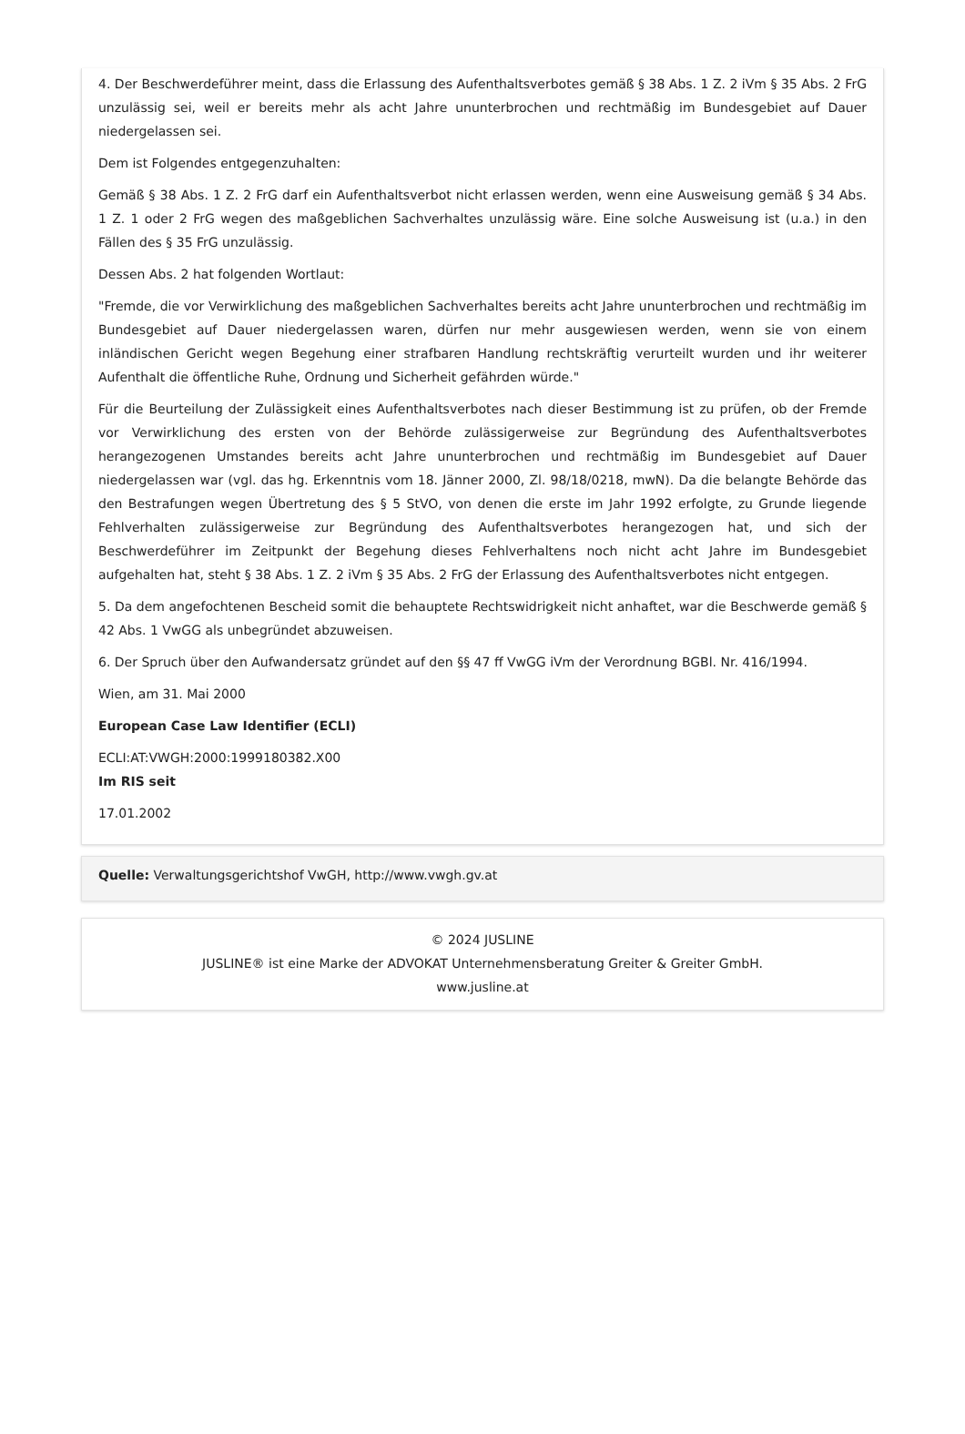4. Der Beschwerdeführer meint, dass die Erlassung des Aufenthaltsverbotes gemäß § 38 Abs. 1 Z. 2 iVm § 35 Abs. 2 FrG unzulässig sei, weil er bereits mehr als acht Jahre ununterbrochen und rechtmäßig im Bundesgebiet auf Dauer niedergelassen sei.
Dem ist Folgendes entgegenzuhalten:
Gemäß § 38 Abs. 1 Z. 2 FrG darf ein Aufenthaltsverbot nicht erlassen werden, wenn eine Ausweisung gemäß § 34 Abs. 1 Z. 1 oder 2 FrG wegen des maßgeblichen Sachverhaltes unzulässig wäre. Eine solche Ausweisung ist (u.a.) in den Fällen des § 35 FrG unzulässig.
Dessen Abs. 2 hat folgenden Wortlaut:
"Fremde, die vor Verwirklichung des maßgeblichen Sachverhaltes bereits acht Jahre ununterbrochen und rechtmäßig im Bundesgebiet auf Dauer niedergelassen waren, dürfen nur mehr ausgewiesen werden, wenn sie von einem inländischen Gericht wegen Begehung einer strafbaren Handlung rechtskräftig verurteilt wurden und ihr weiterer Aufenthalt die öffentliche Ruhe, Ordnung und Sicherheit gefährden würde."
Für die Beurteilung der Zulässigkeit eines Aufenthaltsverbotes nach dieser Bestimmung ist zu prüfen, ob der Fremde vor Verwirklichung des ersten von der Behörde zulässigerweise zur Begründung des Aufenthaltsverbotes herangezogenen Umstandes bereits acht Jahre ununterbrochen und rechtmäßig im Bundesgebiet auf Dauer niedergelassen war (vgl. das hg. Erkenntnis vom 18. Jänner 2000, Zl. 98/18/0218, mwN). Da die belangte Behörde das den Bestrafungen wegen Übertretung des § 5 StVO, von denen die erste im Jahr 1992 erfolgte, zu Grunde liegende Fehlverhalten zulässigerweise zur Begründung des Aufenthaltsverbotes herangezogen hat, und sich der Beschwerdeführer im Zeitpunkt der Begehung dieses Fehlverhaltens noch nicht acht Jahre im Bundesgebiet aufgehalten hat, steht § 38 Abs. 1 Z. 2 iVm § 35 Abs. 2 FrG der Erlassung des Aufenthaltsverbotes nicht entgegen.
5. Da dem angefochtenen Bescheid somit die behauptete Rechtswidrigkeit nicht anhaftet, war die Beschwerde gemäß § 42 Abs. 1 VwGG als unbegründet abzuweisen.
6. Der Spruch über den Aufwandersatz gründet auf den §§ 47 ff VwGG iVm der Verordnung BGBl. Nr. 416/1994.
Wien, am 31. Mai 2000
European Case Law Identifier (ECLI)
ECLI:AT:VWGH:2000:1999180382.X00
Im RIS seit
17.01.2002
Quelle: Verwaltungsgerichtshof VwGH, http://www.vwgh.gv.at
© 2024 JUSLINE
JUSLINE® ist eine Marke der ADVOKAT Unternehmensberatung Greiter & Greiter GmbH.
www.jusline.at